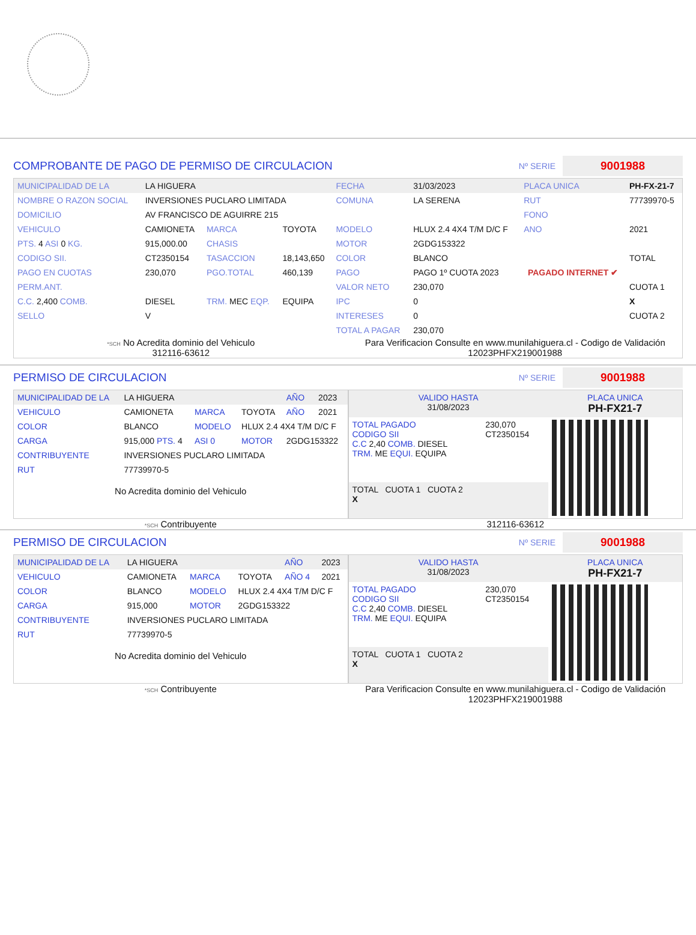COMPROBANTE DE PAGO DE PERMISO DE CIRCULACION
Nº SERIE 9001988
| MUNICIPALIDAD DE LA | LA HIGUERA | | | FECHA | 31/03/2023 | PLACA UNICA | PH-FX-21-7 |
| NOMBRE O RAZON SOCIAL | INVERSIONES PUCLARO LIMITADA | | | COMUNA | LA SERENA | RUT | 77739970-5 |
| DOMICILIO | AV FRANCISCO DE AGUIRRE 215 | | | | | FONO | |
| VEHICULO | CAMIONETA | MARCA | TOYOTA | MODELO | HLUX 2.4 4X4 T/M D/C F | ANO | 2021 |
| PTS. 4 ASI 0 KG. | 915,000.00 | CHASIS | | MOTOR | 2GDG153322 | | |
| CODIGO SII. | CT2350154 | TASACCION | 18,143,650 | COLOR | BLANCO | | TOTAL |
| PAGO EN CUOTAS | 230,070 | PGO.TOTAL | 460,139 | PAGO | PAGO 1º CUOTA 2023 | PAGADO INTERNET ✔ | |
| PERM.ANT. | | | | VALOR NETO | 230,070 | | CUOTA 1 |
| C.C. 2,400 COMB. | DIESEL | TRM. MEC EQP. | EQUIPA | IPC | 0 | | X |
| SELLO | V | | | INTERESES | 0 | | CUOTA 2 |
| | | | | TOTAL A PAGAR | 230,070 | | |
*SCH No Acredita dominio del Vehiculo
312116-63612
Para Verificacion Consulte en www.munilahiguera.cl - Codigo de Validación
12023PHFX219001988
PERMISO DE CIRCULACION
Nº SERIE 9001988
| MUNICIPALIDAD DE LA | LA HIGUERA | | | AÑO | 2023 |
| VEHICULO | CAMIONETA | MARCA | TOYOTA | AÑO | 2021 |
| COLOR | BLANCO | MODELO | HLUX 2.4 4X4 T/M D/C F | | |
| CARGA | 915,000 PTS. 4 | ASI 0 | MOTOR | 2GDG153322 | |
| CONTRIBUYENTE | INVERSIONES PUCLARO LIMITADA | | | | |
| RUT | 77739970-5 | | | | |
No Acredita dominio del Vehiculo
| VALIDO HASTA 31/08/2023 | | PLACA UNICA PH-FX21-7 |
| TOTAL PAGADO CODIGO SII C.C 2,40 COMB. DIESEL TRM. ME EQUI. EQUIPA | 230,070 CT2350154 | |
| TOTAL CUOTA 1 CUOTA 2 X | | |
*SCH Contribuyente 312116-63612
PERMISO DE CIRCULACION
Nº SERIE 9001988
| MUNICIPALIDAD DE LA | LA HIGUERA | | | AÑO | 2023 |
| VEHICULO | CAMIONETA | MARCA | TOYOTA | AÑO 4 | 2021 |
| COLOR | BLANCO | MODELO | HLUX 2.4 4X4 T/M D/C F | | |
| CARGA | 915,000 | MOTOR | 2GDG153322 | | |
| CONTRIBUYENTE | INVERSIONES PUCLARO LIMITADA | | | | |
| RUT | 77739970-5 | | | | |
No Acredita dominio del Vehiculo
| VALIDO HASTA 31/08/2023 | | PLACA UNICA PH-FX21-7 |
| TOTAL PAGADO CODIGO SII C.C 2,40 COMB. DIESEL TRM. ME EQUI. EQUIPA | 230,070 CT2350154 | |
| TOTAL CUOTA 1 CUOTA 2 X | | |
*SCH Contribuyente Para Verificacion Consulte en www.munilahiguera.cl - Codigo de Validación
12023PHFX219001988